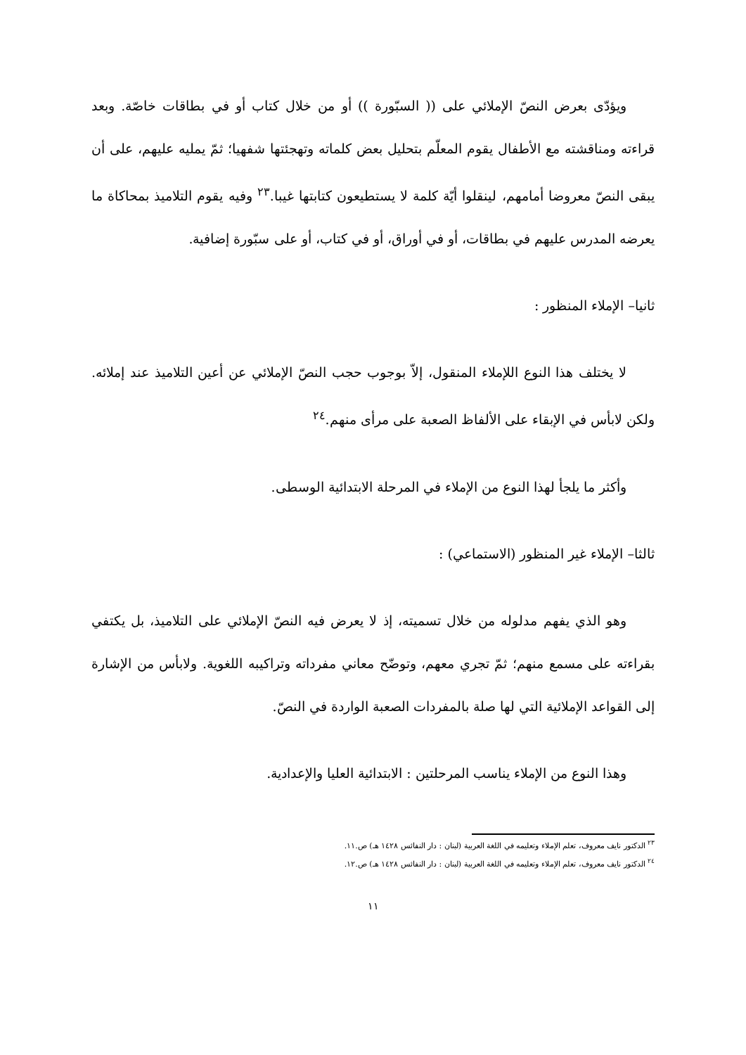ويؤدّى بعرض النصّ الإملائي على (( السبّورة )) أو من خلال كتاب أو في بطاقات خاصّة. وبعد قراءته ومناقشته مع الأطفال يقوم المعلّم بتحليل بعض كلماته وتهجئتها شفهيا؛ ثمّ يمليه عليهم، على أن يبقى النصّ معروضا أمامهم، لينقلوا أيّة كلمة لا يستطيعون كتابتها غيبا.<sup>٢٣</sup> وفيه يقوم التلاميذ بمحاكاة ما يعرضه المدرس عليهم في بطاقات، أو في أوراق، أو في كتاب، أو على سبّورة إضافية.
ثانيا– الإملاء المنظور :
لا يختلف هذا النوع اللإملاء المنقول، إلاّ بوجوب حجب النصّ الإملائي عن أعين التلاميذ عند إملائه. ولكن لابأس في الإبقاء على الألفاظ الصعبة على مرأى منهم.<sup>٢٤</sup>
وأكثر ما يلجأ لهذا النوع من الإملاء في المرحلة الابتدائية الوسطى.
ثالثا– الإملاء غير المنظور (الاستماعي) :
وهو الذي يفهم مدلوله من خلال تسميته، إذ لا يعرض فيه النصّ الإملائي على التلاميذ، بل يكتفي بقراءته على مسمع منهم؛ ثمّ تجري معهم، وتوضّح معاني مفرداته وتراكيبه اللغوية. ولابأس من الإشارة إلى القواعد الإملائية التي لها صلة بالمفردات الصعبة الواردة في النصّ.
وهذا النوع من الإملاء يناسب المرحلتين : الابتدائية العليا والإعدادية.
<sup>٢٣</sup> الدكتور نايف معروف، تعلم الإملاء وتعليمه في اللغة العربية (لبنان : دار النفائس ١٤٢٨ هـ) ص.١١.
<sup>٢٤</sup> الدكتور نايف معروف، تعلم الإملاء وتعليمه في اللغة العربية (لبنان : دار النفائس ١٤٢٨ هـ) ص.١٢.
١١